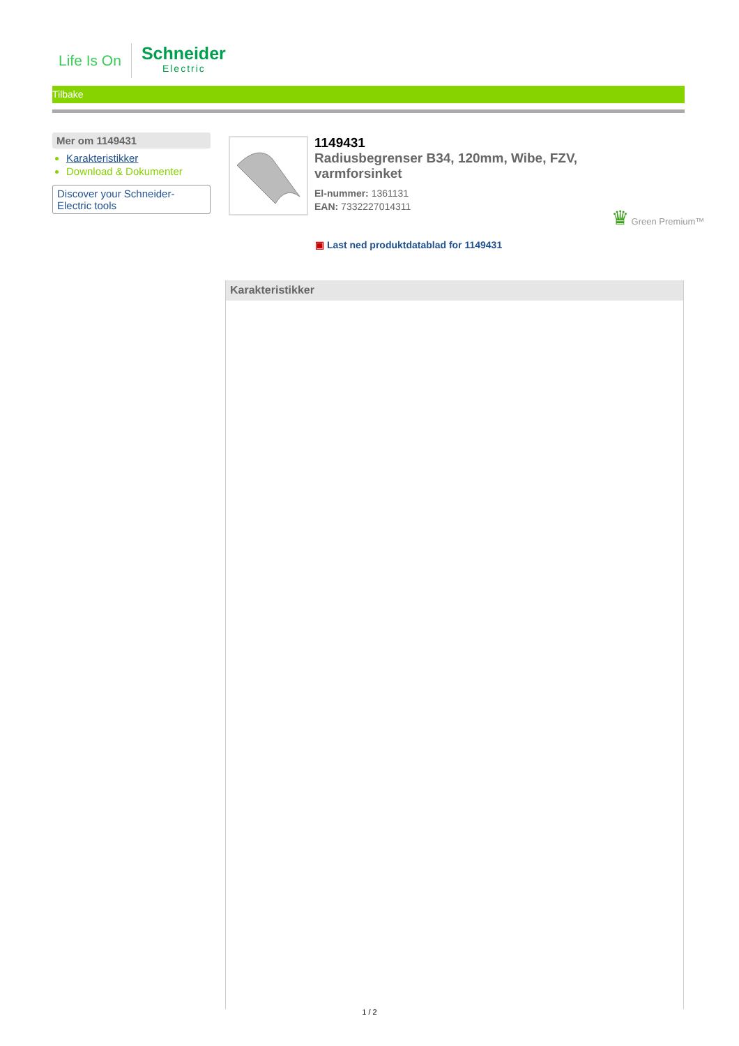Life Is On
Schneider
Electric
Tilbake
Mer om 1149431
Karakteristikker
Download & Dokumenter
Discover your Schneider-
Electric tools
1149431
Radiusbegrenser B34, 120mm, Wibe, FZV, varmforsinket
El-nummer: 1361131
EAN: 7332227014311
♛ Green Premium™
▣ Last ned produktdatablad for 1149431
Karakteristikker
1 / 2